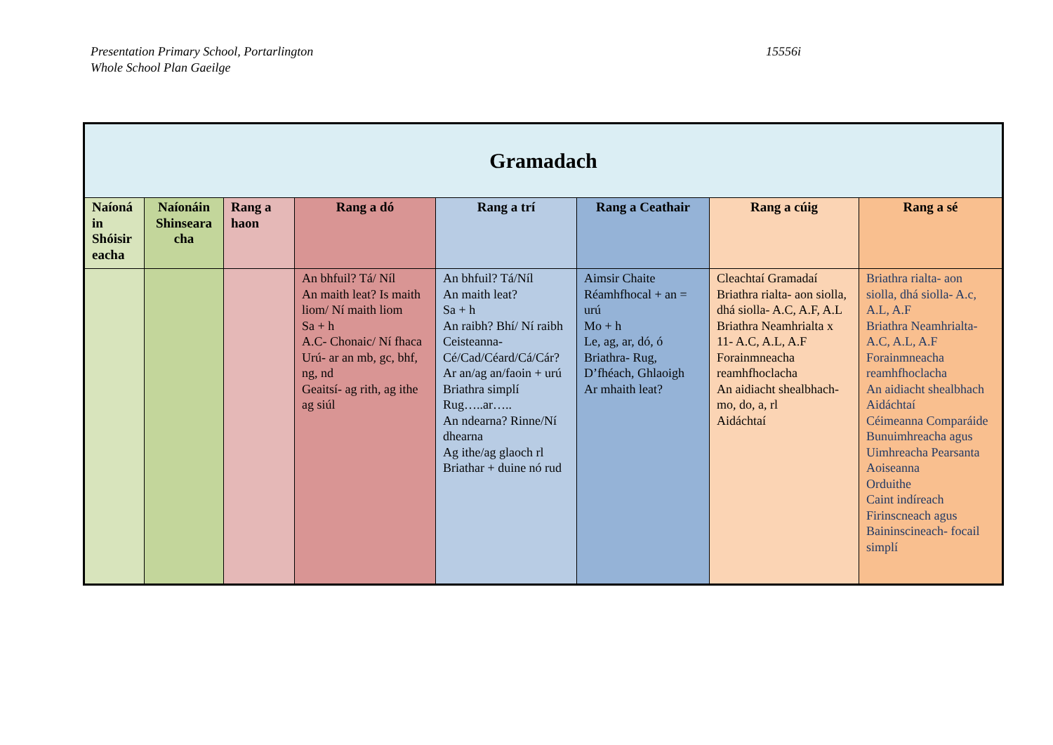Presentation Primary School, Portarlington
Whole School Plan Gaeilge
15556i
| Gramadach | | | | | | | |
| --- | --- | --- | --- | --- | --- | --- | --- |
| Naíoná in Shóisir eacha | Naíonáin Shinseara cha | Rang a haon | Rang a dó | Rang a trí | Rang a Ceathair | Rang a cúig | Rang a sé |
| | | | An bhfuil? Tá/ Níl An maith leat? Is maith liom/ Ní maith liom Sa + h A.C- Chonaic/ Ní fhaca Urú- ar an mb, gc, bhf, ng, nd Geaitsí- ag rith, ag ithe ag siúl | An bhfuil? Tá/Níl An maith leat? Sa + h An raibh? Bhí/ Ní raibh Ceisteanna- Cé/Cad/Céard/Cá/Cár? Ar an/ag an/faoin + urú Briathra simplí Rug…..ar….. An ndearna? Rinne/Ní dhearna Ag ithe/ag glaoch rl Briathar + duine nó rud | Aimsir Chaite Réamhfhocal + an = urú Mo + h Le, ag, ar, dó, ó Briathra- Rug, D’fhéach, Ghlaoigh Ar mhaith leat? | Cleachtaí Gramadaí Briathra rialta- aon siolla, dhá siolla- A.C, A.F, A.L Briathra Neamhrialta x 11- A.C, A.L, A.F Forainmneacha reamhfhoclacha An aidiacht shealbhach- mo, do, a, rl Aidáchtaí | Briathra rialta- aon siolla, dhá siolla- A.c, A.L, A.F Briathra Neamhrialta- A.C, A.L, A.F Forainmneacha reamhfhoclacha An aidiacht shealbhach Aidáchtaí Céimeanna Comparáide Bunuimhreacha agus Uimhreacha Pearsanta Aoiseanna Orduithe Caint indíreach Firinscneach agus Baininscineach- focail simplí |